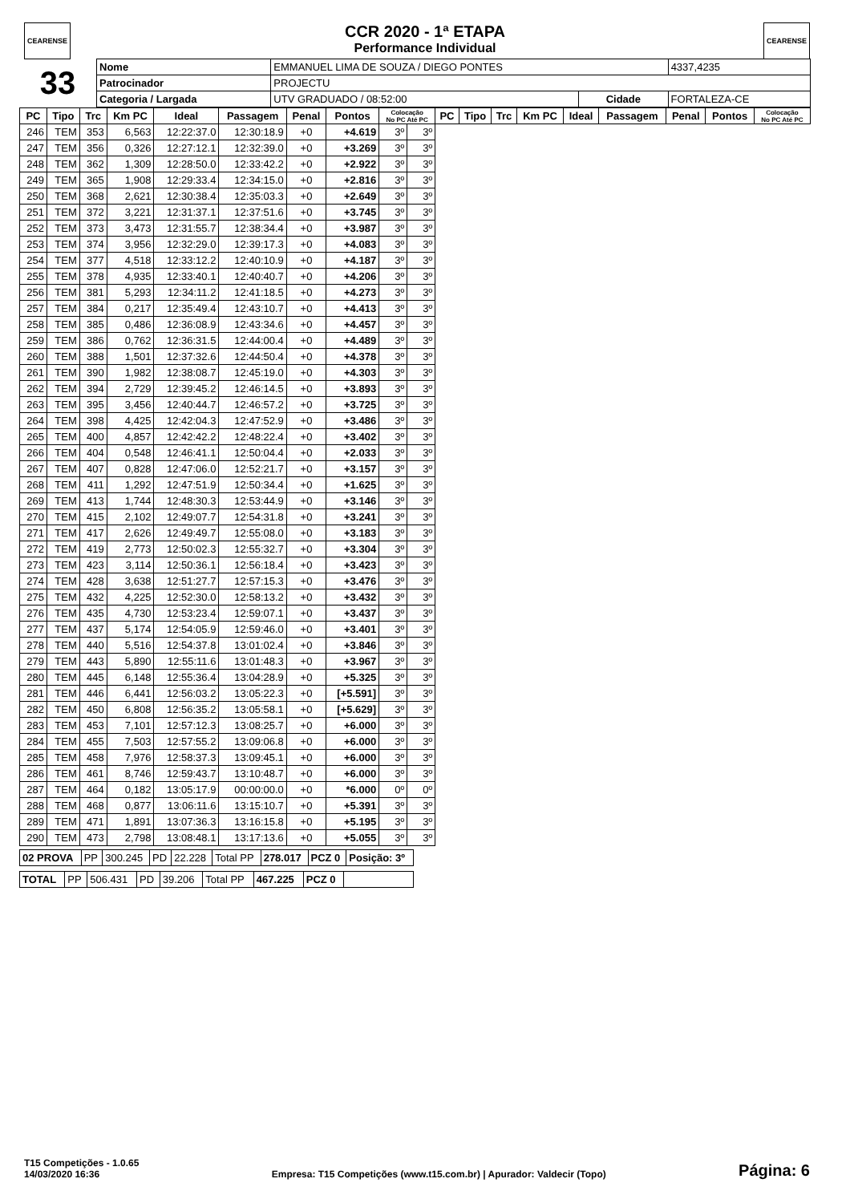CEARENSE CEARENSE
CCR 2020 - 1ª ETAPA
Performance Individual
| 33 | Nome | EMMANUEL LIMA DE SOUZA / DIEGO PONTES | | | 4337,4235 |
| | Patrocinador | PROJECTU | | | |
| | Categoria / Largada | UTV GRADUADO / 08:52:00 | Cidade | FORTALEZA-CE | |
| PC | Tipo | Trc | Km PC | Ideal | Passagem | Penal | Pontos | Colocação No PC Até PC | | PC | Tipo | Trc | Km PC | Ideal | Passagem | Penal | Pontos | Colocação No PC Até PC |
| --- | --- | --- | --- | --- | --- | --- | --- | --- | --- | --- | --- | --- | --- | --- | --- | --- | --- | --- |
| 246 | TEM | 353 | 6,563 | 12:22:37.0 | 12:30:18.9 | +0 | +4.619 | 3º | 3º | | | | | | | | | |
| 247 | TEM | 356 | 0,326 | 12:27:12.1 | 12:32:39.0 | +0 | +3.269 | 3º | 3º | | | | | | | | | |
| 248 | TEM | 362 | 1,309 | 12:28:50.0 | 12:33:42.2 | +0 | +2.922 | 3º | 3º | | | | | | | | | |
| 249 | TEM | 365 | 1,908 | 12:29:33.4 | 12:34:15.0 | +0 | +2.816 | 3º | 3º | | | | | | | | | |
| 250 | TEM | 368 | 2,621 | 12:30:38.4 | 12:35:03.3 | +0 | +2.649 | 3º | 3º | | | | | | | | | |
| 251 | TEM | 372 | 3,221 | 12:31:37.1 | 12:37:51.6 | +0 | +3.745 | 3º | 3º | | | | | | | | | |
| 252 | TEM | 373 | 3,473 | 12:31:55.7 | 12:38:34.4 | +0 | +3.987 | 3º | 3º | | | | | | | | | |
| 253 | TEM | 374 | 3,956 | 12:32:29.0 | 12:39:17.3 | +0 | +4.083 | 3º | 3º | | | | | | | | | |
| 254 | TEM | 377 | 4,518 | 12:33:12.2 | 12:40:10.9 | +0 | +4.187 | 3º | 3º | | | | | | | | | |
| 255 | TEM | 378 | 4,935 | 12:33:40.1 | 12:40:40.7 | +0 | +4.206 | 3º | 3º | | | | | | | | | |
| 256 | TEM | 381 | 5,293 | 12:34:11.2 | 12:41:18.5 | +0 | +4.273 | 3º | 3º | | | | | | | | | |
| 257 | TEM | 384 | 0,217 | 12:35:49.4 | 12:43:10.7 | +0 | +4.413 | 3º | 3º | | | | | | | | | |
| 258 | TEM | 385 | 0,486 | 12:36:08.9 | 12:43:34.6 | +0 | +4.457 | 3º | 3º | | | | | | | | | |
| 259 | TEM | 386 | 0,762 | 12:36:31.5 | 12:44:00.4 | +0 | +4.489 | 3º | 3º | | | | | | | | | |
| 260 | TEM | 388 | 1,501 | 12:37:32.6 | 12:44:50.4 | +0 | +4.378 | 3º | 3º | | | | | | | | | |
| 261 | TEM | 390 | 1,982 | 12:38:08.7 | 12:45:19.0 | +0 | +4.303 | 3º | 3º | | | | | | | | | |
| 262 | TEM | 394 | 2,729 | 12:39:45.2 | 12:46:14.5 | +0 | +3.893 | 3º | 3º | | | | | | | | | |
| 263 | TEM | 395 | 3,456 | 12:40:44.7 | 12:46:57.2 | +0 | +3.725 | 3º | 3º | | | | | | | | | |
| 264 | TEM | 398 | 4,425 | 12:42:04.3 | 12:47:52.9 | +0 | +3.486 | 3º | 3º | | | | | | | | | |
| 265 | TEM | 400 | 4,857 | 12:42:42.2 | 12:48:22.4 | +0 | +3.402 | 3º | 3º | | | | | | | | | |
| 266 | TEM | 404 | 0,548 | 12:46:41.1 | 12:50:04.4 | +0 | +2.033 | 3º | 3º | | | | | | | | | |
| 267 | TEM | 407 | 0,828 | 12:47:06.0 | 12:52:21.7 | +0 | +3.157 | 3º | 3º | | | | | | | | | |
| 268 | TEM | 411 | 1,292 | 12:47:51.9 | 12:50:34.4 | +0 | +1.625 | 3º | 3º | | | | | | | | | |
| 269 | TEM | 413 | 1,744 | 12:48:30.3 | 12:53:44.9 | +0 | +3.146 | 3º | 3º | | | | | | | | | |
| 270 | TEM | 415 | 2,102 | 12:49:07.7 | 12:54:31.8 | +0 | +3.241 | 3º | 3º | | | | | | | | | |
| 271 | TEM | 417 | 2,626 | 12:49:49.7 | 12:55:08.0 | +0 | +3.183 | 3º | 3º | | | | | | | | | |
| 272 | TEM | 419 | 2,773 | 12:50:02.3 | 12:55:32.7 | +0 | +3.304 | 3º | 3º | | | | | | | | | |
| 273 | TEM | 423 | 3,114 | 12:50:36.1 | 12:56:18.4 | +0 | +3.423 | 3º | 3º | | | | | | | | | |
| 274 | TEM | 428 | 3,638 | 12:51:27.7 | 12:57:15.3 | +0 | +3.476 | 3º | 3º | | | | | | | | | |
| 275 | TEM | 432 | 4,225 | 12:52:30.0 | 12:58:13.2 | +0 | +3.432 | 3º | 3º | | | | | | | | | |
| 276 | TEM | 435 | 4,730 | 12:53:23.4 | 12:59:07.1 | +0 | +3.437 | 3º | 3º | | | | | | | | | |
| 277 | TEM | 437 | 5,174 | 12:54:05.9 | 12:59:46.0 | +0 | +3.401 | 3º | 3º | | | | | | | | | |
| 278 | TEM | 440 | 5,516 | 12:54:37.8 | 13:01:02.4 | +0 | +3.846 | 3º | 3º | | | | | | | | | |
| 279 | TEM | 443 | 5,890 | 12:55:11.6 | 13:01:48.3 | +0 | +3.967 | 3º | 3º | | | | | | | | | |
| 280 | TEM | 445 | 6,148 | 12:55:36.4 | 13:04:28.9 | +0 | +5.325 | 3º | 3º | | | | | | | | | |
| 281 | TEM | 446 | 6,441 | 12:56:03.2 | 13:05:22.3 | +0 | [+5.591] | 3º | 3º | | | | | | | | | |
| 282 | TEM | 450 | 6,808 | 12:56:35.2 | 13:05:58.1 | +0 | [+5.629] | 3º | 3º | | | | | | | | | |
| 283 | TEM | 453 | 7,101 | 12:57:12.3 | 13:08:25.7 | +0 | +6.000 | 3º | 3º | | | | | | | | | |
| 284 | TEM | 455 | 7,503 | 12:57:55.2 | 13:09:06.8 | +0 | +6.000 | 3º | 3º | | | | | | | | | |
| 285 | TEM | 458 | 7,976 | 12:58:37.3 | 13:09:45.1 | +0 | +6.000 | 3º | 3º | | | | | | | | | |
| 286 | TEM | 461 | 8,746 | 12:59:43.7 | 13:10:48.7 | +0 | +6.000 | 3º | 3º | | | | | | | | | |
| 287 | TEM | 464 | 0,182 | 13:05:17.9 | 00:00:00.0 | +0 | *6.000 | 0º | 0º | | | | | | | | | |
| 288 | TEM | 468 | 0,877 | 13:06:11.6 | 13:15:10.7 | +0 | +5.391 | 3º | 3º | | | | | | | | | |
| 289 | TEM | 471 | 1,891 | 13:07:36.3 | 13:16:15.8 | +0 | +5.195 | 3º | 3º | | | | | | | | | |
| 290 | TEM | 473 | 2,798 | 13:08:48.1 | 13:17:13.6 | +0 | +5.055 | 3º | 3º | | | | | | | | | |
| 02 PROVA | PP | 300.245 | PD | 22.228 | Total PP | 278.017 | PCZ 0 | Posição: 3º |
| TOTAL | PP | 506.431 | PD | 39.206 | Total PP | 467.225 | PCZ 0 | |
T15 Competições - 1.0.65
14/03/2020 16:36
Empresa: T15 Competições (www.t15.com.br) | Apurador: Valdecir (Topo)
Página: 6